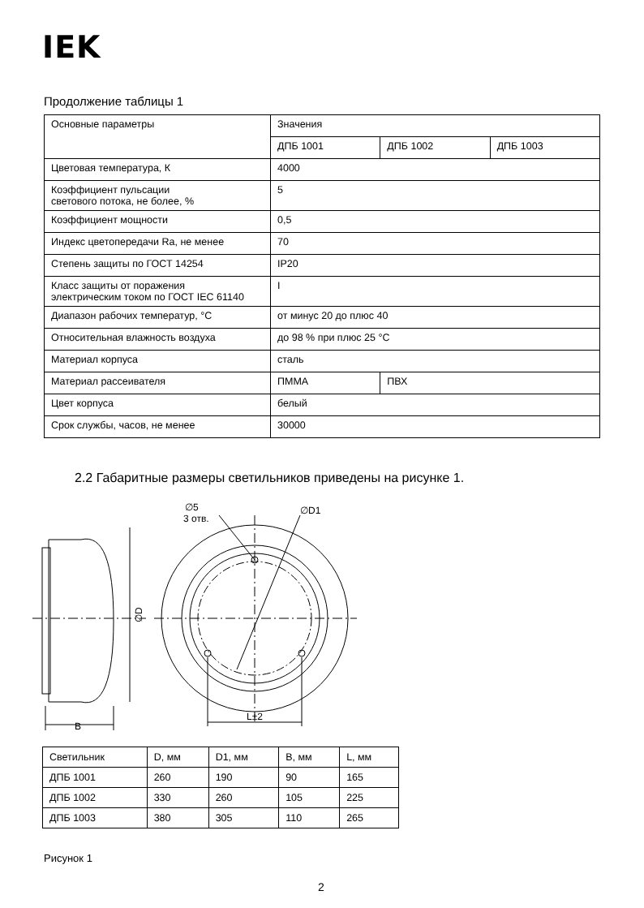IEK
Продолжение таблицы 1
| Основные параметры | Значения | | |
| | ДПБ 1001 | ДПБ 1002 | ДПБ 1003 |
| Цветовая температура, К | 4000 | | |
| Коэффициент пульсации светового потока, не более, % | 5 | | |
| Коэффициент мощности | 0,5 | | |
| Индекс цветопередачи Ra, не менее | 70 | | |
| Степень защиты по ГОСТ 14254 | IP20 | | |
| Класс защиты от поражения электрическим током по ГОСТ IEC 61140 | I | | |
| Диапазон рабочих температур, °С | от минус 20 до плюс 40 | | |
| Относительная влажность воздуха | до 98 % при плюс 25 °С | | |
| Материал корпуса | сталь | | |
| Материал рассеивателя | ПММА | ПВХ | |
| Цвет корпуса | белый | | |
| Срок службы, часов, не менее | 30000 | | |
2.2 Габаритные размеры светильников приведены на рисунке 1.
B
∅D
∅5
3 отв.
∅D1
L±2
| Светильник | D, мм | D1, мм | B, мм | L, мм |
| ДПБ 1001 | 260 | 190 | 90 | 165 |
| ДПБ 1002 | 330 | 260 | 105 | 225 |
| ДПБ 1003 | 380 | 305 | 110 | 265 |
Рисунок 1
2